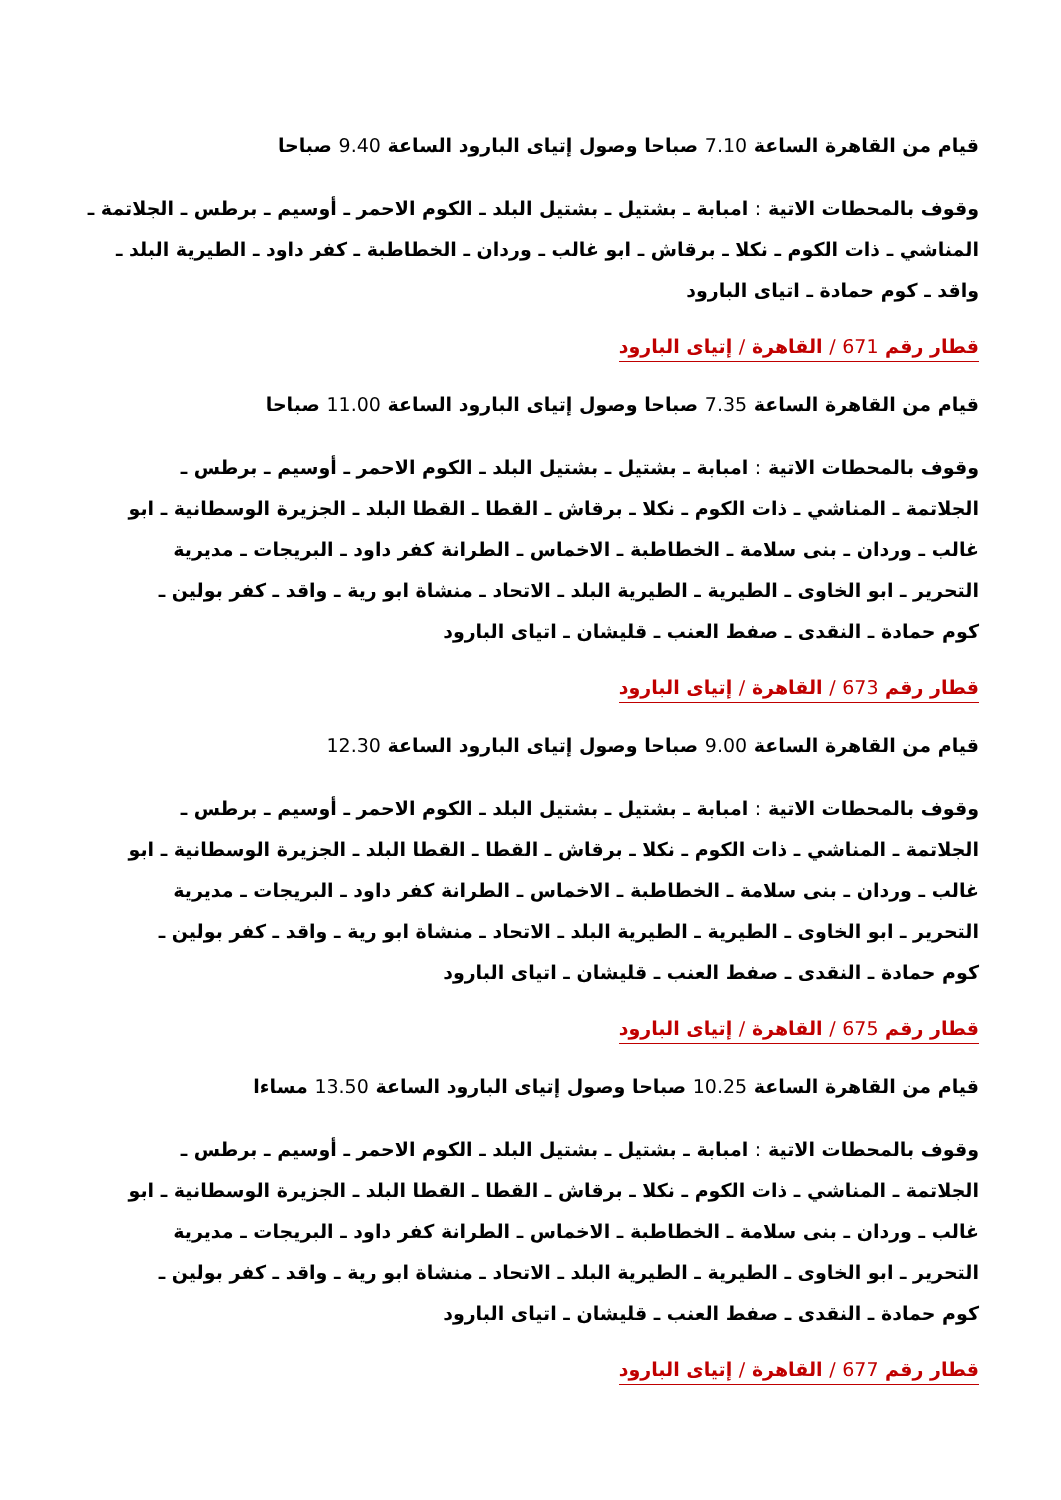قيام من القاهرة الساعة 7.10 صباحا وصول إتياى البارود الساعة 9.40 صباحا
وقوف بالمحطات الاتية : امبابة ـ بشتيل ـ بشتيل البلد ـ الكوم الاحمر ـ أوسيم ـ برطس ـ الجلاتمة ـ المناشي ـ ذات الكوم ـ نكلا ـ برقاش ـ ابو غالب ـ وردان ـ الخطاطبة ـ كفر داود ـ الطيرية البلد ـ واقد ـ كوم حمادة ـ اتياى البارود
قطار رقم 671 / القاهرة / إتياى البارود
قيام من القاهرة الساعة 7.35 صباحا وصول إتياى البارود الساعة 11.00 صباحا
وقوف بالمحطات الاتية : امبابة ـ بشتيل ـ بشتيل البلد ـ الكوم الاحمر ـ أوسيم ـ برطس ـ الجلاتمة ـ المناشي ـ ذات الكوم ـ نكلا ـ برقاش ـ القطا ـ القطا البلد ـ الجزيرة الوسطانية ـ ابو غالب ـ وردان ـ بنى سلامة ـ الخطاطبة ـ الاخماس ـ الطرانة كفر داود ـ البريجات ـ مديرية التحرير ـ ابو الخاوى ـ الطيرية ـ الطيرية البلد ـ الاتحاد ـ منشاة ابو رية ـ واقد ـ كفر بولين ـ كوم حمادة ـ النقدى ـ صفط العنب ـ قليشان ـ اتياى البارود
قطار رقم 673 / القاهرة / إتياى البارود
قيام من القاهرة الساعة 9.00 صباحا وصول إتياى البارود الساعة 12.30
وقوف بالمحطات الاتية : امبابة ـ بشتيل ـ بشتيل البلد ـ الكوم الاحمر ـ أوسيم ـ برطس ـ الجلاتمة ـ المناشي ـ ذات الكوم ـ نكلا ـ برقاش ـ القطا ـ القطا البلد ـ الجزيرة الوسطانية ـ ابو غالب ـ وردان ـ بنى سلامة ـ الخطاطبة ـ الاخماس ـ الطرانة كفر داود ـ البريجات ـ مديرية التحرير ـ ابو الخاوى ـ الطيرية ـ الطيرية البلد ـ الاتحاد ـ منشاة ابو رية ـ واقد ـ كفر بولين ـ كوم حمادة ـ النقدى ـ صفط العنب ـ قليشان ـ اتياى البارود
قطار رقم 675 / القاهرة / إتياى البارود
قيام من القاهرة الساعة 10.25 صباحا وصول إتياى البارود الساعة 13.50 مساءا
وقوف بالمحطات الاتية : امبابة ـ بشتيل ـ بشتيل البلد ـ الكوم الاحمر ـ أوسيم ـ برطس ـ الجلاتمة ـ المناشي ـ ذات الكوم ـ نكلا ـ برقاش ـ القطا ـ القطا البلد ـ الجزيرة الوسطانية ـ ابو غالب ـ وردان ـ بنى سلامة ـ الخطاطبة ـ الاخماس ـ الطرانة كفر داود ـ البريجات ـ مديرية التحرير ـ ابو الخاوى ـ الطيرية ـ الطيرية البلد ـ الاتحاد ـ منشاة ابو رية ـ واقد ـ كفر بولين ـ كوم حمادة ـ النقدى ـ صفط العنب ـ قليشان ـ اتياى البارود
قطار رقم 677 / القاهرة / إتياى البارود